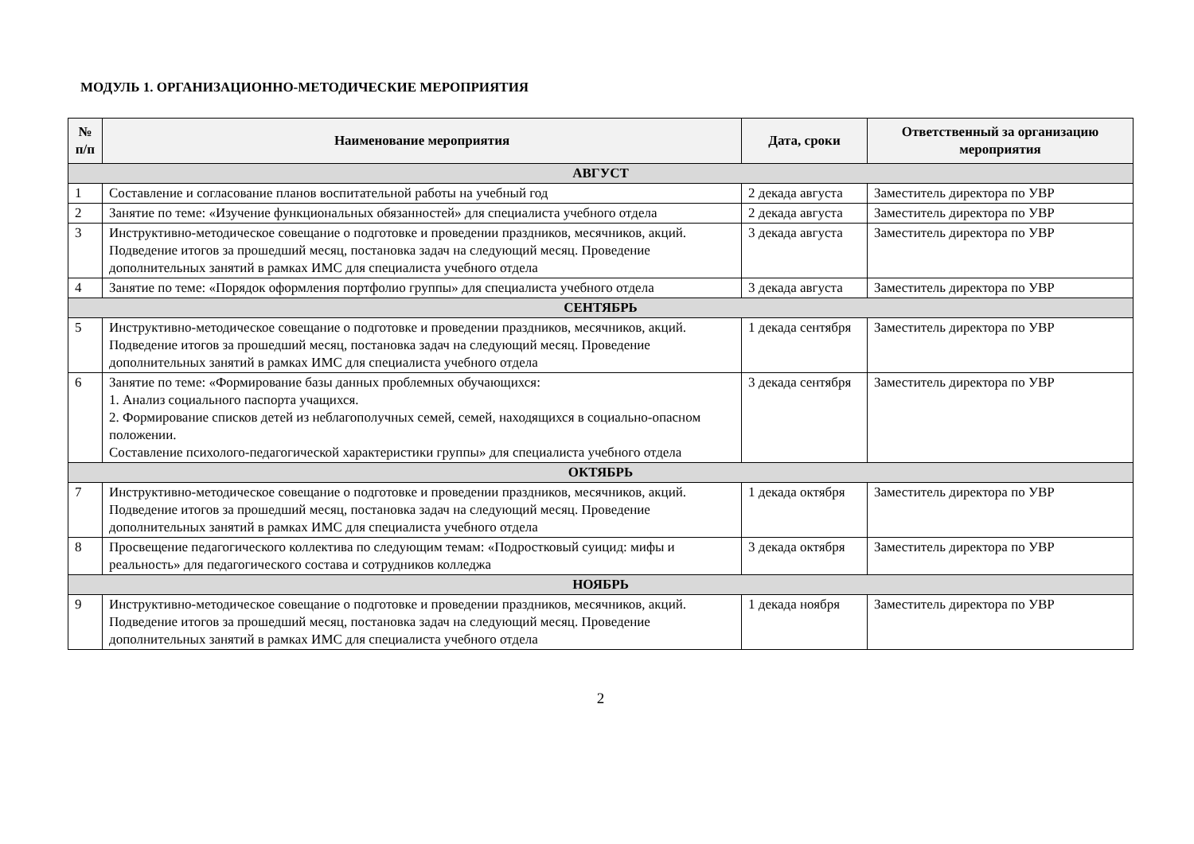МОДУЛЬ 1. ОРГАНИЗАЦИОННО-МЕТОДИЧЕСКИЕ МЕРОПРИЯТИЯ
| № п/п | Наименование мероприятия | Дата, сроки | Ответственный за организацию мероприятия |
| --- | --- | --- | --- |
| АВГУСТ | | | |
| 1 | Составление и согласование планов воспитательной работы на учебный год | 2 декада августа | Заместитель директора по УВР |
| 2 | Занятие по теме: «Изучение функциональных обязанностей» для специалиста учебного отдела | 2 декада августа | Заместитель директора по УВР |
| 3 | Инструктивно-методическое совещание о подготовке и проведении праздников, месячников, акций. Подведение итогов за прошедший месяц, постановка задач на следующий месяц. Проведение дополнительных занятий в рамках ИМС для специалиста учебного отдела | 3 декада августа | Заместитель директора по УВР |
| 4 | Занятие по теме: «Порядок оформления портфолио группы» для специалиста учебного отдела | 3 декада августа | Заместитель директора по УВР |
| СЕНТЯБРЬ | | | |
| 5 | Инструктивно-методическое совещание о подготовке и проведении праздников, месячников, акций. Подведение итогов за прошедший месяц, постановка задач на следующий месяц. Проведение дополнительных занятий в рамках ИМС для специалиста учебного отдела | 1 декада сентября | Заместитель директора по УВР |
| 6 | Занятие по теме: «Формирование базы данных проблемных обучающихся: 1. Анализ социального паспорта учащихся. 2. Формирование списков детей из неблагополучных семей, семей, находящихся в социально-опасном положении. Составление психолого-педагогической характеристики группы» для специалиста учебного отдела | 3 декада сентября | Заместитель директора по УВР |
| ОКТЯБРЬ | | | |
| 7 | Инструктивно-методическое совещание о подготовке и проведении праздников, месячников, акций. Подведение итогов за прошедший месяц, постановка задач на следующий месяц. Проведение дополнительных занятий в рамках ИМС для специалиста учебного отдела | 1 декада октября | Заместитель директора по УВР |
| 8 | Просвещение педагогического коллектива по следующим темам: «Подростковый суицид: мифы и реальность» для педагогического состава и сотрудников колледжа | 3 декада октября | Заместитель директора по УВР |
| НОЯБРЬ | | | |
| 9 | Инструктивно-методическое совещание о подготовке и проведении праздников, месячников, акций. Подведение итогов за прошедший месяц, постановка задач на следующий месяц. Проведение дополнительных занятий в рамках ИМС для специалиста учебного отдела | 1 декада ноября | Заместитель директора по УВР |
2